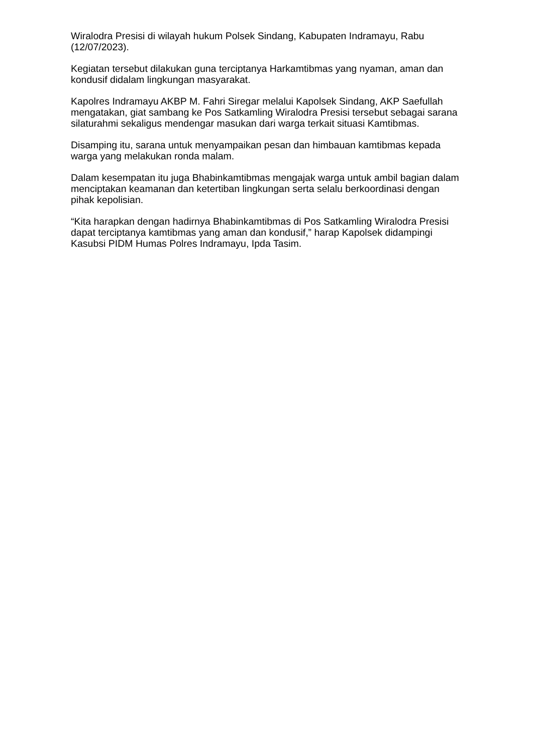Wiralodra Presisi di wilayah hukum Polsek Sindang, Kabupaten Indramayu, Rabu (12/07/2023).
Kegiatan tersebut dilakukan guna terciptanya Harkamtibmas yang nyaman, aman dan kondusif didalam lingkungan masyarakat.
Kapolres Indramayu AKBP M. Fahri Siregar melalui Kapolsek Sindang, AKP Saefullah mengatakan, giat sambang ke Pos Satkamling Wiralodra Presisi tersebut sebagai sarana silaturahmi sekaligus mendengar masukan dari warga terkait situasi Kamtibmas.
Disamping itu, sarana untuk menyampaikan pesan dan himbauan kamtibmas kepada warga yang melakukan ronda malam.
Dalam kesempatan itu juga Bhabinkamtibmas mengajak warga untuk ambil bagian dalam menciptakan keamanan dan ketertiban lingkungan serta selalu berkoordinasi dengan pihak kepolisian.
“Kita harapkan dengan hadirnya Bhabinkamtibmas di Pos Satkamling Wiralodra Presisi dapat terciptanya kamtibmas yang aman dan kondusif,” harap Kapolsek didampingi Kasubsi PIDM Humas Polres Indramayu, Ipda Tasim.